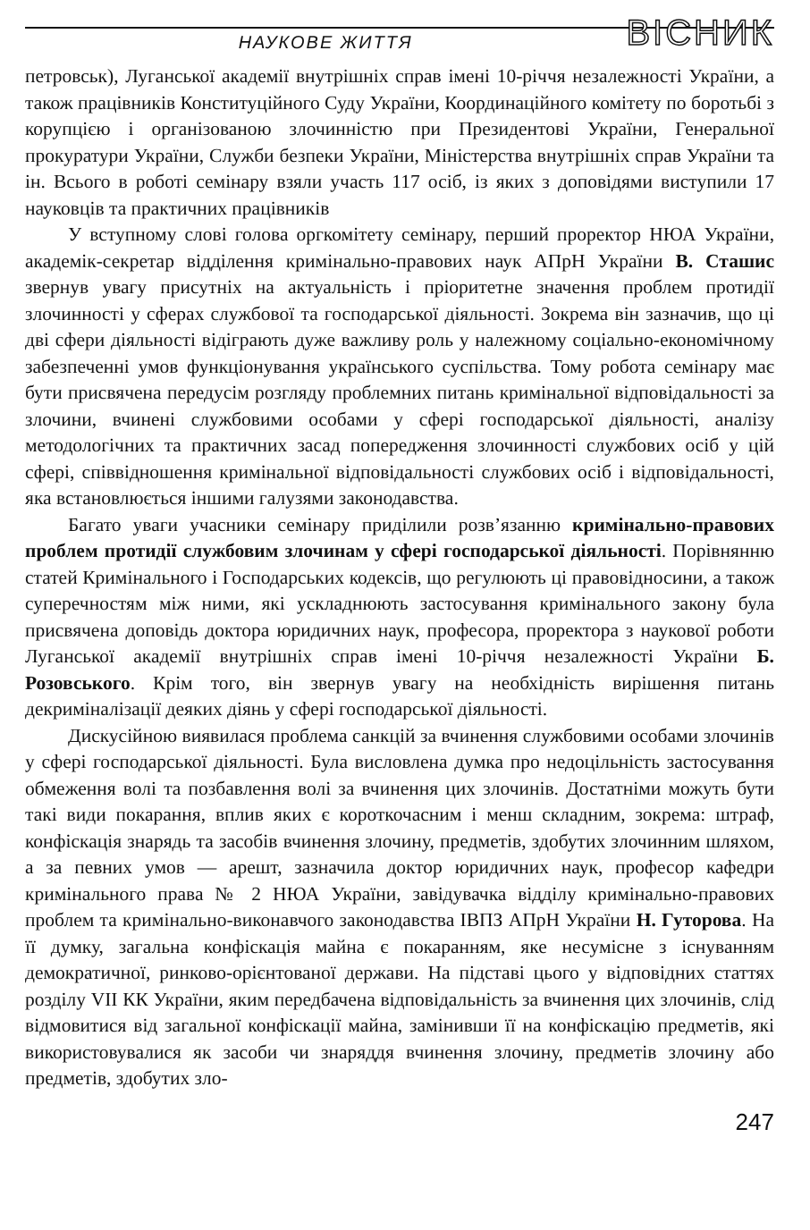НАУКОВЕ ЖИТТЯ
ВІСНИК
петровськ), Луганської академії внутрішніх справ імені 10-річчя незалежності України, а також працівників Конституційного Суду України, Координаційного комітету по боротьбі з корупцією і організованою злочинністю при Президентові України, Генеральної прокуратури України, Служби безпеки України, Міністерства внутрішніх справ України та ін. Всього в роботі семінару взяли участь 117 осіб, із яких з доповідями виступили 17 науковців та практичних працівників
У вступному слові голова оргкомітету семінару, перший проректор НЮА України, академік-секретар відділення кримінально-правових наук АПрН України В. Сташис звернув увагу присутніх на актуальність і пріоритетне значення проблем протидії злочинності у сферах службової та господарської діяльності. Зокрема він зазначив, що ці дві сфери діяльності відіграють дуже важливу роль у належному соціально-економічному забезпеченні умов функціонування українського суспільства. Тому робота семінару має бути присвячена передусім розгляду проблемних питань кримінальної відповідальності за злочини, вчинені службовими особами у сфері господарської діяльності, аналізу методологічних та практичних засад попередження злочинності службових осіб у цій сфері, співвідношення кримінальної відповідальності службових осіб і відповідальності, яка встановлюється іншими галузями законодавства.
Багато уваги учасники семінару приділили розв’язанню кримінально-правових проблем протидії службовим злочинам у сфері господарської діяльності. Порівнянню статей Кримінального і Господарських кодексів, що регулюють ці правовідносини, а також суперечностям між ними, які ускладнюють застосування кримінального закону була присвячена доповідь доктора юридичних наук, професора, проректора з наукової роботи Луганської академії внутрішніх справ імені 10-річчя незалежності України Б. Розовського. Крім того, він звернув увагу на необхідність вирішення питань декриміналізації деяких діянь у сфері господарської діяльності.
Дискусійною виявилася проблема санкцій за вчинення службовими особами злочинів у сфері господарської діяльності. Була висловлена думка про недоцільність застосування обмеження волі та позбавлення волі за вчинення цих злочинів. Достатніми можуть бути такі види покарання, вплив яких є короткочасним і менш складним, зокрема: штраф, конфіскація знарядь та засобів вчинення злочину, предметів, здобутих злочинним шляхом, а за певних умов — арешт, зазначила доктор юридичних наук, професор кафедри кримінального права № 2 НЮА України, завідувачка відділу кримінально-правових проблем та кримінально-виконавчого законодавства ІВПЗ АПрН України Н. Гуторова. На її думку, загальна конфіскація майна є покаранням, яке несумісне з існуванням демократичної, ринково-орієнтованої держави. На підставі цього у відповідних статтях розділу VII КК України, яким передбачена відповідальність за вчинення цих злочинів, слід відмовитися від загальної конфіскації майна, замінивши її на конфіскацію предметів, які використовувалися як засоби чи знаряддя вчинення злочину, предметів злочину або предметів, здобутих зло-
247